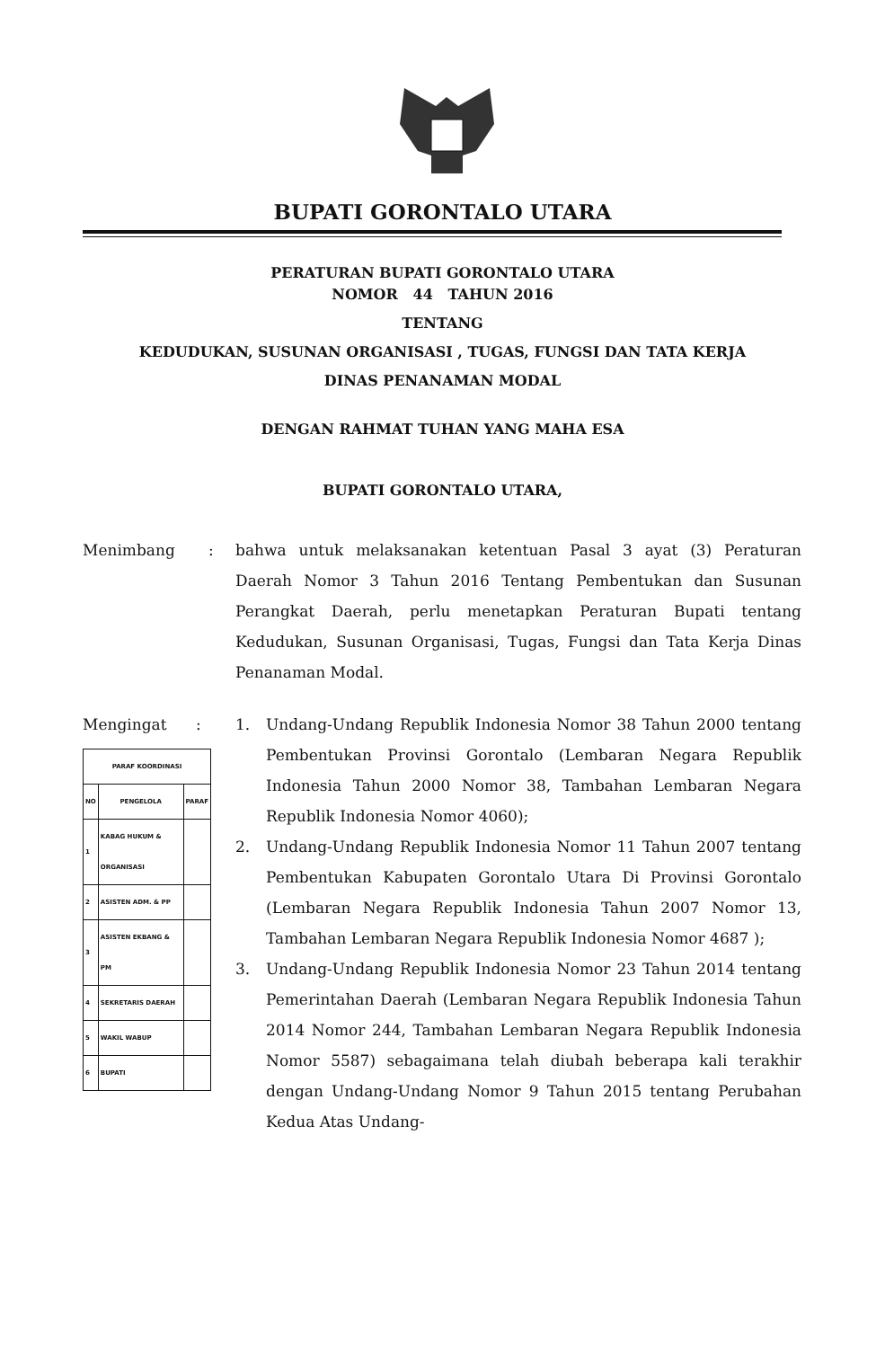BUPATI GORONTALO UTARA
PERATURAN BUPATI GORONTALO UTARA
NOMOR 44 TAHUN 2016
TENTANG
KEDUDUKAN, SUSUNAN ORGANISASI , TUGAS, FUNGSI DAN TATA KERJA
DINAS PENANAMAN MODAL
DENGAN RAHMAT TUHAN YANG MAHA ESA
BUPATI GORONTALO UTARA,
Menimbang : bahwa untuk melaksanakan ketentuan Pasal 3 ayat (3) Peraturan Daerah Nomor 3 Tahun 2016 Tentang Pembentukan dan Susunan Perangkat Daerah, perlu menetapkan Peraturan Bupati tentang Kedudukan, Susunan Organisasi, Tugas, Fungsi dan Tata Kerja Dinas Penanaman Modal.
Mengingat :
| PARAF KOORDINASI | | |
| --- | --- | --- |
| NO | PENGELOLA | PARAF |
| 1 | KABAG HUKUM & ORGANISASI | |
| 2 | ASISTEN ADM. & PP | |
| 3 | ASISTEN EKBANG & PM | |
| 4 | SEKRETARIS DAERAH | |
| 5 | WAKIL WABUP | |
| 6 | BUPATI | |
1. Undang-Undang Republik Indonesia Nomor 38 Tahun 2000 tentang Pembentukan Provinsi Gorontalo (Lembaran Negara Republik Indonesia Tahun 2000 Nomor 38, Tambahan Lembaran Negara Republik Indonesia Nomor 4060);
2. Undang-Undang Republik Indonesia Nomor 11 Tahun 2007 tentang Pembentukan Kabupaten Gorontalo Utara Di Provinsi Gorontalo (Lembaran Negara Republik Indonesia Tahun 2007 Nomor 13, Tambahan Lembaran Negara Republik Indonesia Nomor 4687 );
3. Undang-Undang Republik Indonesia Nomor 23 Tahun 2014 tentang Pemerintahan Daerah (Lembaran Negara Republik Indonesia Tahun 2014 Nomor 244, Tambahan Lembaran Negara Republik Indonesia Nomor 5587) sebagaimana telah diubah beberapa kali terakhir dengan Undang-Undang Nomor 9 Tahun 2015 tentang Perubahan Kedua Atas Undang-